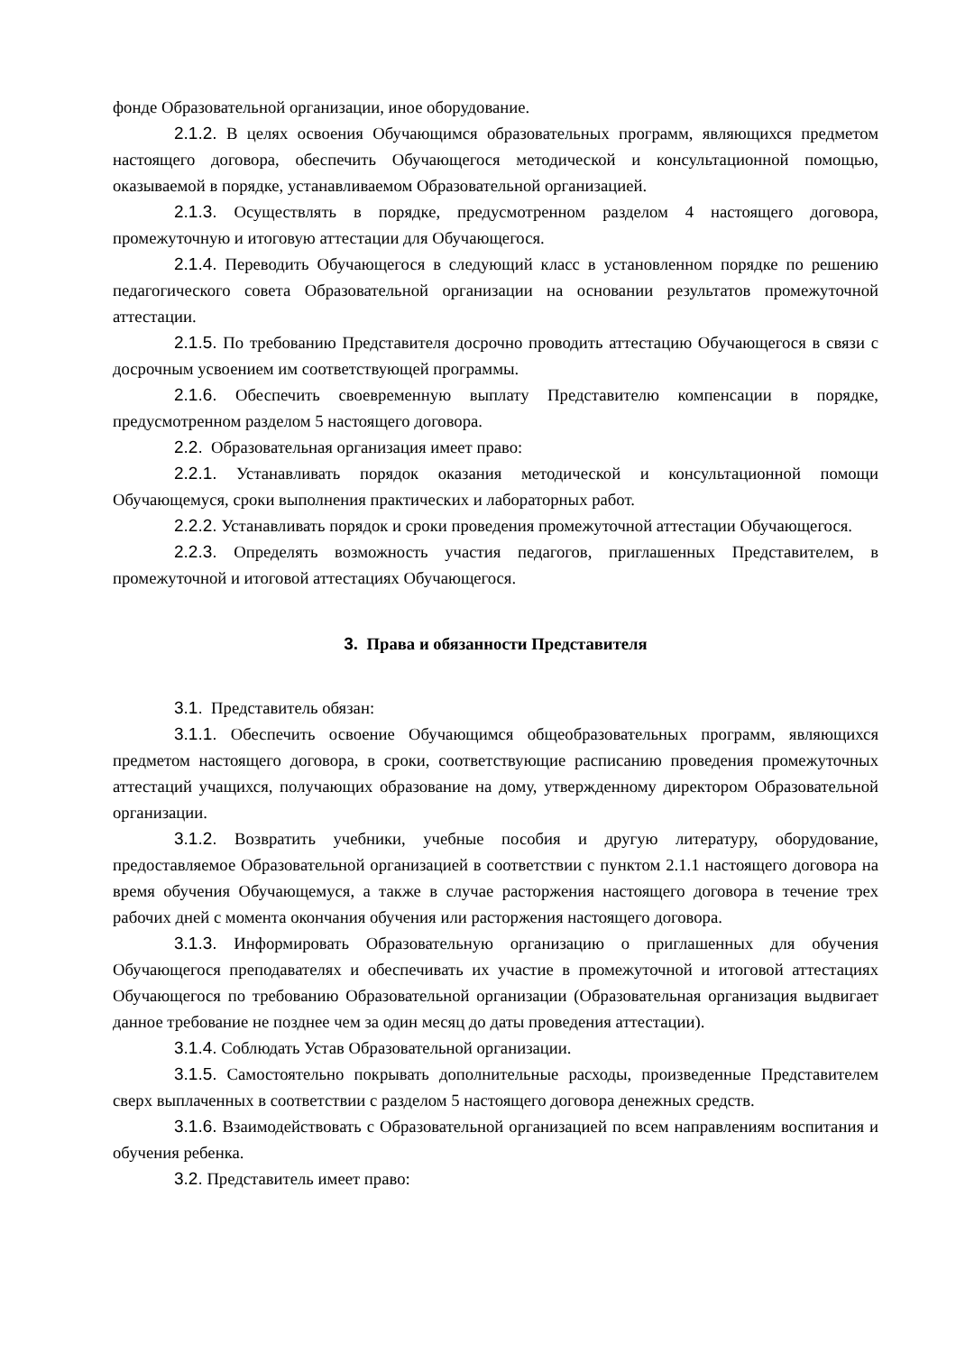фонде Образовательной организации, иное оборудование.
2.1.2. В целях освоения Обучающимся образовательных программ, являющихся предметом настоящего договора, обеспечить Обучающегося методической и консультационной помощью, оказываемой в порядке, устанавливаемом Образовательной организацией.
2.1.3. Осуществлять в порядке, предусмотренном разделом 4 настоящего договора, промежуточную и итоговую аттестации для Обучающегося.
2.1.4. Переводить Обучающегося в следующий класс в установленном порядке по решению педагогического совета Образовательной организации на основании результатов промежуточной аттестации.
2.1.5. По требованию Представителя досрочно проводить аттестацию Обучающегося в связи с досрочным усвоением им соответствующей программы.
2.1.6. Обеспечить своевременную выплату Представителю компенсации в порядке, предусмотренном разделом 5 настоящего договора.
2.2. Образовательная организация имеет право:
2.2.1. Устанавливать порядок оказания методической и консультационной помощи Обучающемуся, сроки выполнения практических и лабораторных работ.
2.2.2. Устанавливать порядок и сроки проведения промежуточной аттестации Обучающегося.
2.2.3. Определять возможность участия педагогов, приглашенных Представителем, в промежуточной и итоговой аттестациях Обучающегося.
3. Права и обязанности Представителя
3.1. Представитель обязан:
3.1.1. Обеспечить освоение Обучающимся общеобразовательных программ, являющихся предметом настоящего договора, в сроки, соответствующие расписанию проведения промежуточных аттестаций учащихся, получающих образование на дому, утвержденному директором Образовательной организации.
3.1.2. Возвратить учебники, учебные пособия и другую литературу, оборудование, предоставляемое Образовательной организацией в соответствии с пунктом 2.1.1 настоящего договора на время обучения Обучающемуся, а также в случае расторжения настоящего договора в течение трех рабочих дней с момента окончания обучения или расторжения настоящего договора.
3.1.3. Информировать Образовательную организацию о приглашенных для обучения Обучающегося преподавателях и обеспечивать их участие в промежуточной и итоговой аттестациях Обучающегося по требованию Образовательной организации (Образовательная организация выдвигает данное требование не позднее чем за один месяц до даты проведения аттестации).
3.1.4. Соблюдать Устав Образовательной организации.
3.1.5. Самостоятельно покрывать дополнительные расходы, произведенные Представителем сверх выплаченных в соответствии с разделом 5 настоящего договора денежных средств.
3.1.6. Взаимодействовать с Образовательной организацией по всем направлениям воспитания и обучения ребенка.
3.2. Представитель имеет право: